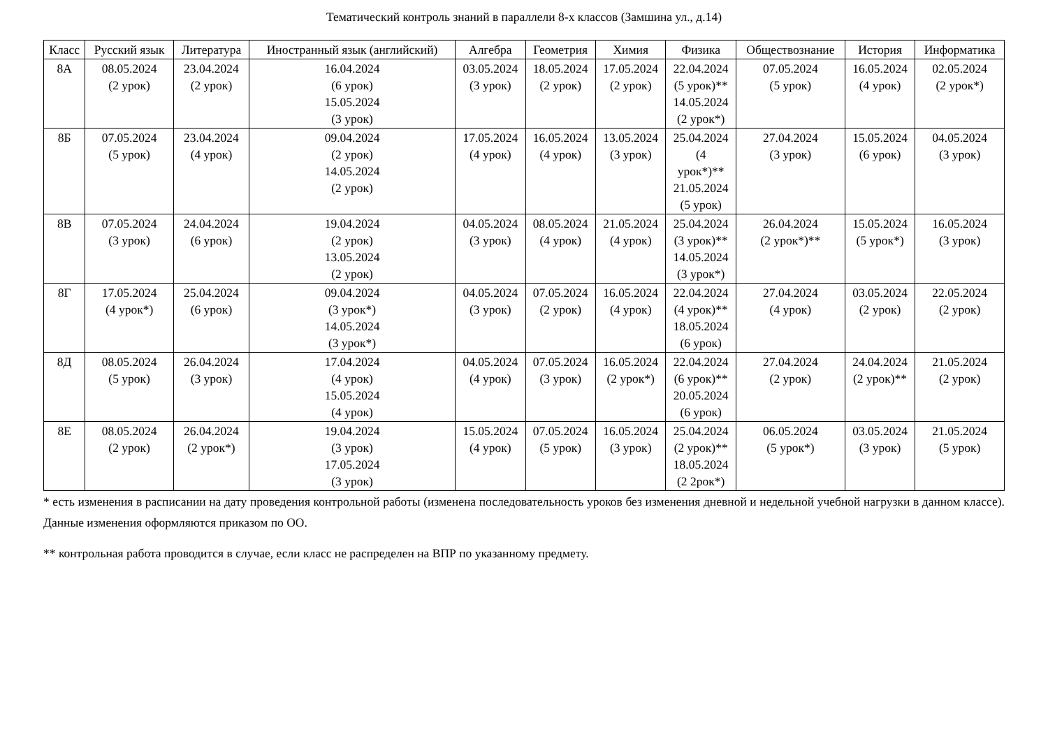Тематический контроль знаний в параллели 8-х классов (Замшина ул., д.14)
| Класс | Русский язык | Литература | Иностранный язык (английский) | Алгебра | Геометрия | Химия | Физика | Обществознание | История | Информатика |
| --- | --- | --- | --- | --- | --- | --- | --- | --- | --- | --- |
| 8А | 08.05.2024 (2 урок) | 23.04.2024 (2 урок) | 16.04.2024 (6 урок) 15.05.2024 (3 урок) | 03.05.2024 (3 урок) | 18.05.2024 (2 урок) | 17.05.2024 (2 урок) | 22.04.2024 (5 урок)** 14.05.2024 (2 урок*) | 07.05.2024 (5 урок) | 16.05.2024 (4 урок) | 02.05.2024 (2 урок*) |
| 8Б | 07.05.2024 (5 урок) | 23.04.2024 (4 урок) | 09.04.2024 (2 урок) 14.05.2024 (2 урок) | 17.05.2024 (4 урок) | 16.05.2024 (4 урок) | 13.05.2024 (3 урок) | 25.04.2024 (4 урок*)** 21.05.2024 (5 урок) | 27.04.2024 (3 урок) | 15.05.2024 (6 урок) | 04.05.2024 (3 урок) |
| 8В | 07.05.2024 (3 урок) | 24.04.2024 (6 урок) | 19.04.2024 (2 урок) 13.05.2024 (2 урок) | 04.05.2024 (3 урок) | 08.05.2024 (4 урок) | 21.05.2024 (4 урок) | 25.04.2024 (3 урок)** 14.05.2024 (3 урок*) | 26.04.2024 (2 урок*)** | 15.05.2024 (5 урок*) | 16.05.2024 (3 урок) |
| 8Г | 17.05.2024 (4 урок*) | 25.04.2024 (6 урок) | 09.04.2024 (3 урок*) 14.05.2024 (3 урок*) | 04.05.2024 (3 урок) | 07.05.2024 (2 урок) | 16.05.2024 (4 урок) | 22.04.2024 (4 урок)** 18.05.2024 (6 урок) | 27.04.2024 (4 урок) | 03.05.2024 (2 урок) | 22.05.2024 (2 урок) |
| 8Д | 08.05.2024 (5 урок) | 26.04.2024 (3 урок) | 17.04.2024 (4 урок) 15.05.2024 (4 урок) | 04.05.2024 (4 урок) | 07.05.2024 (3 урок) | 16.05.2024 (2 урок*) | 22.04.2024 (6 урок)** 20.05.2024 (6 урок) | 27.04.2024 (2 урок) | 24.04.2024 (2 урок)** | 21.05.2024 (2 урок) |
| 8Е | 08.05.2024 (2 урок) | 26.04.2024 (2 урок*) | 19.04.2024 (3 урок) 17.05.2024 (3 урок) | 15.05.2024 (4 урок) | 07.05.2024 (5 урок) | 16.05.2024 (3 урок) | 25.04.2024 (2 урок)** 18.05.2024 (2 2рок*) | 06.05.2024 (5 урок*) | 03.05.2024 (3 урок) | 21.05.2024 (5 урок) |
* есть изменения в расписании на дату проведения контрольной работы (изменена последовательность уроков без изменения дневной и недельной учебной нагрузки в данном классе). Данные изменения оформляются приказом по ОО.
** контрольная работа проводится в случае, если класс не распределен на ВПР по указанному предмету.